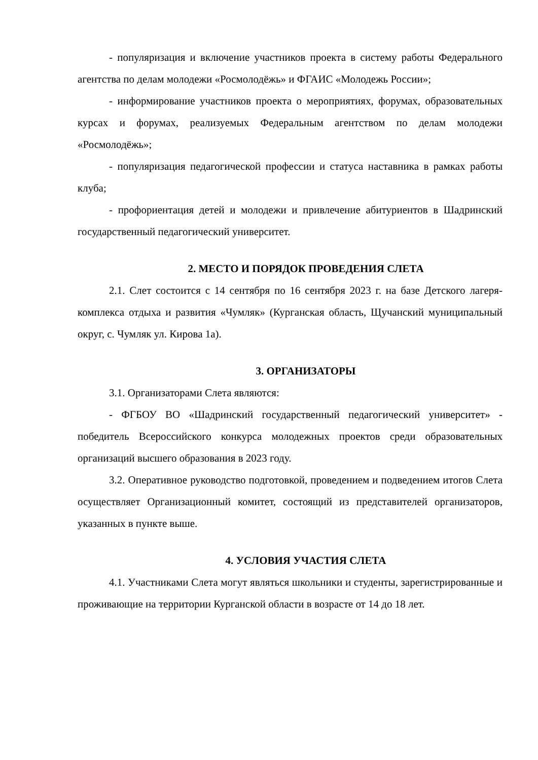- популяризация и включение участников проекта в систему работы Федерального агентства по делам молодежи «Росмолодёжь» и ФГАИС «Молодежь России»;
- информирование участников проекта о мероприятиях, форумах, образовательных курсах и форумах, реализуемых Федеральным агентством по делам молодежи «Росмолодёжь»;
- популяризация педагогической профессии и статуса наставника в рамках работы клуба;
- профориентация детей и молодежи и привлечение абитуриентов в Шадринский государственный педагогический университет.
2. МЕСТО И ПОРЯДОК ПРОВЕДЕНИЯ СЛЕТА
2.1. Слет состоится с 14 сентября по 16 сентября 2023 г. на базе Детского лагеря-комплекса отдыха и развития «Чумляк» (Курганская область, Щучанский муниципальный округ, с. Чумляк ул. Кирова 1а).
3. ОРГАНИЗАТОРЫ
3.1. Организаторами Слета являются:
- ФГБОУ ВО «Шадринский государственный педагогический университет» - победитель Всероссийского конкурса молодежных проектов среди образовательных организаций высшего образования в 2023 году.
3.2. Оперативное руководство подготовкой, проведением и подведением итогов Слета осуществляет Организационный комитет, состоящий из представителей организаторов, указанных в пункте выше.
4. УСЛОВИЯ УЧАСТИЯ СЛЕТА
4.1. Участниками Слета могут являться школьники и студенты, зарегистрированные и проживающие на территории Курганской области в возрасте от 14 до 18 лет.